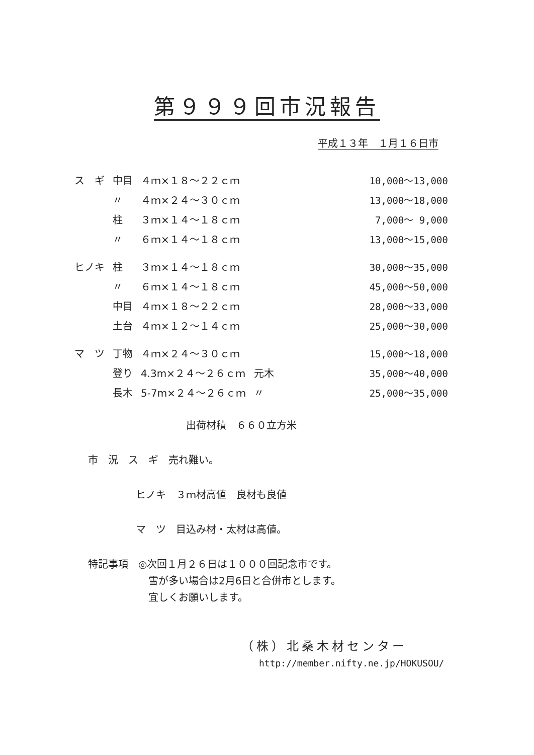第９９９回市況報告
平成１３年　１月１６日市
| ス ギ | 中目 | ４ｍ×１８～２２ｃｍ | | 10,000～13,000 |
| | 〃 | ４ｍ×２４～３０ｃｍ | | 13,000～18,000 |
| | 柱 | ３ｍ×１４～１８ｃｍ | | 7,000～ 9,000 |
| | 〃 | ６ｍ×１４～１８ｃｍ | | 13,000～15,000 |
| ヒノキ | 柱 | ３ｍ×１４～１８ｃｍ | | 30,000～35,000 |
| | 〃 | ６ｍ×１４～１８ｃｍ | | 45,000～50,000 |
| | 中目 | ４ｍ×１８～２２ｃｍ | | 28,000～33,000 |
| | 土台 | ４ｍ×１２～１４ｃｍ | | 25,000～30,000 |
| マ ツ | 丁物 | ４ｍ×２４～３０ｃｍ | | 15,000～18,000 |
| | 登り | 4.3m×２４～２６ｃｍ | 元木 | 35,000～40,000 |
| | 長木 | 5-7m×２４～２６ｃｍ | 〃 | 25,000～35,000 |
出荷材積　６６０立方米
市　況　ス　ギ　売れ難い。
ヒノキ　３ｍ材高値　良材も良値
マ　ツ　目込み材・太材は高値。
特記事項　◎次回１月２６日は１０００回記念市です。
　　　　　　雪が多い場合は2月6日と合併市とします。
　　　　　　宜しくお願いします。
（株）北桑木材センター
http://member.nifty.ne.jp/HOKUSOU/